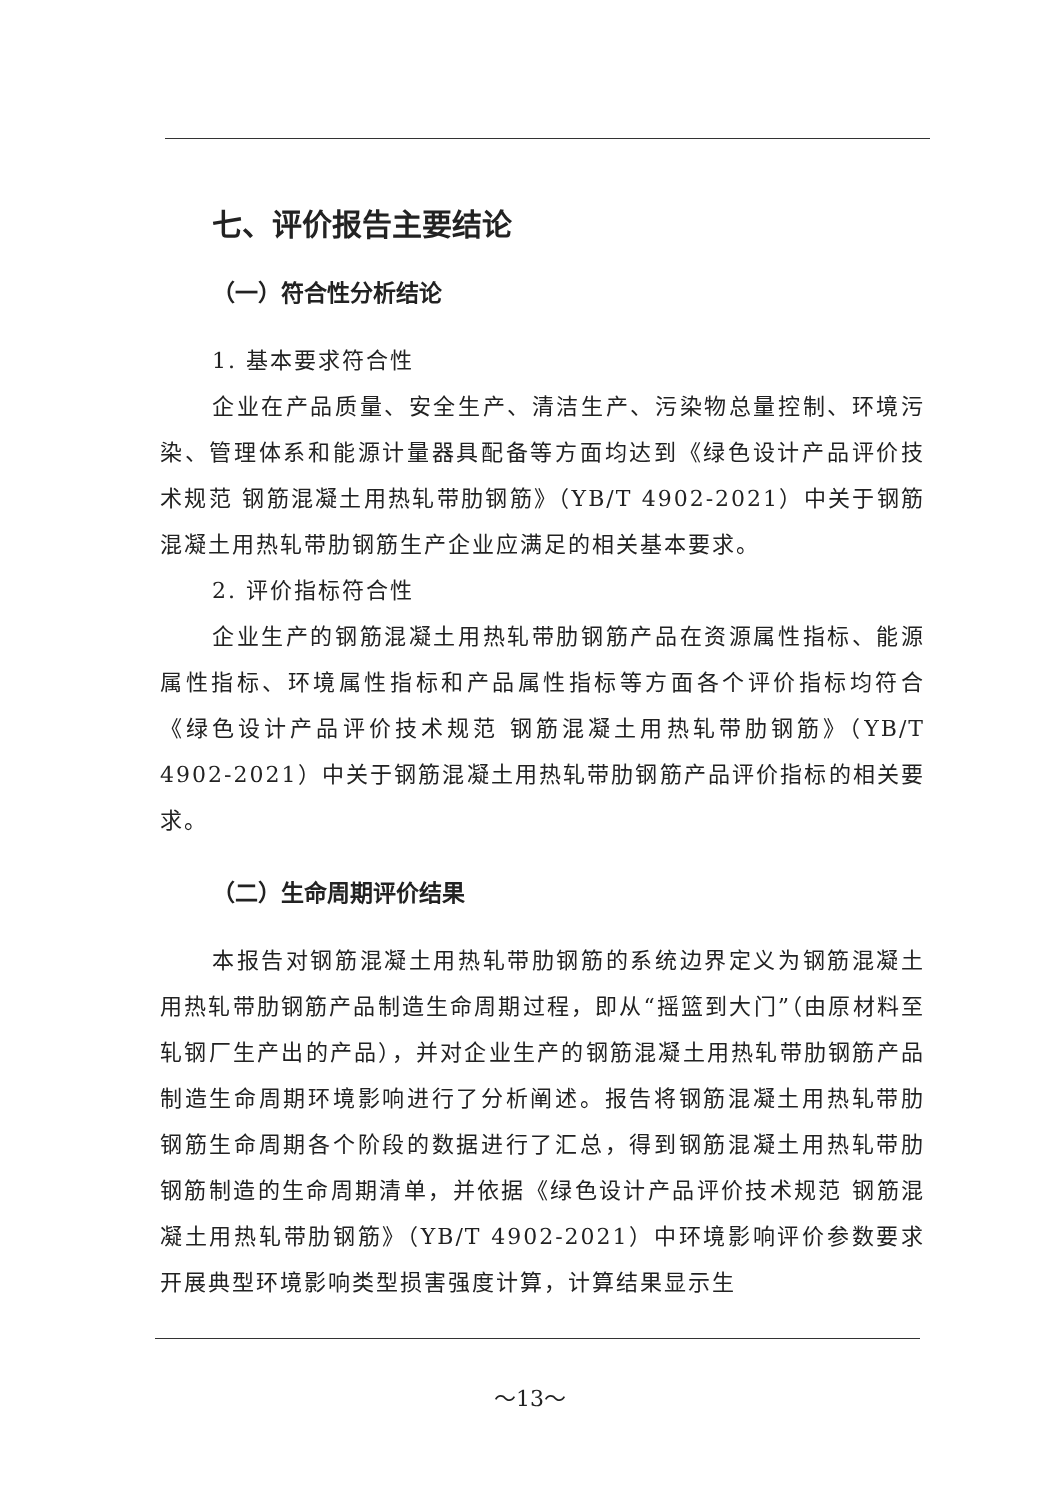七、评价报告主要结论
（一）符合性分析结论
1. 基本要求符合性
企业在产品质量、安全生产、清洁生产、污染物总量控制、环境污染、管理体系和能源计量器具配备等方面均达到《绿色设计产品评价技术规范 钢筋混凝土用热轧带肋钢筋》（YB/T 4902-2021）中关于钢筋混凝土用热轧带肋钢筋生产企业应满足的相关基本要求。
2. 评价指标符合性
企业生产的钢筋混凝土用热轧带肋钢筋产品在资源属性指标、能源属性指标、环境属性指标和产品属性指标等方面各个评价指标均符合《绿色设计产品评价技术规范 钢筋混凝土用热轧带肋钢筋》（YB/T 4902-2021）中关于钢筋混凝土用热轧带肋钢筋产品评价指标的相关要求。
（二）生命周期评价结果
本报告对钢筋混凝土用热轧带肋钢筋的系统边界定义为钢筋混凝土用热轧带肋钢筋产品制造生命周期过程，即从“摇篮到大门”（由原材料至轧钢厂生产出的产品），并对企业生产的钢筋混凝土用热轧带肋钢筋产品制造生命周期环境影响进行了分析阐述。报告将钢筋混凝土用热轧带肋钢筋生命周期各个阶段的数据进行了汇总，得到钢筋混凝土用热轧带肋钢筋制造的生命周期清单，并依据《绿色设计产品评价技术规范 钢筋混凝土用热轧带肋钢筋》（YB/T 4902-2021）中环境影响评价参数要求开展典型环境影响类型损害强度计算，计算结果显示生
～13～